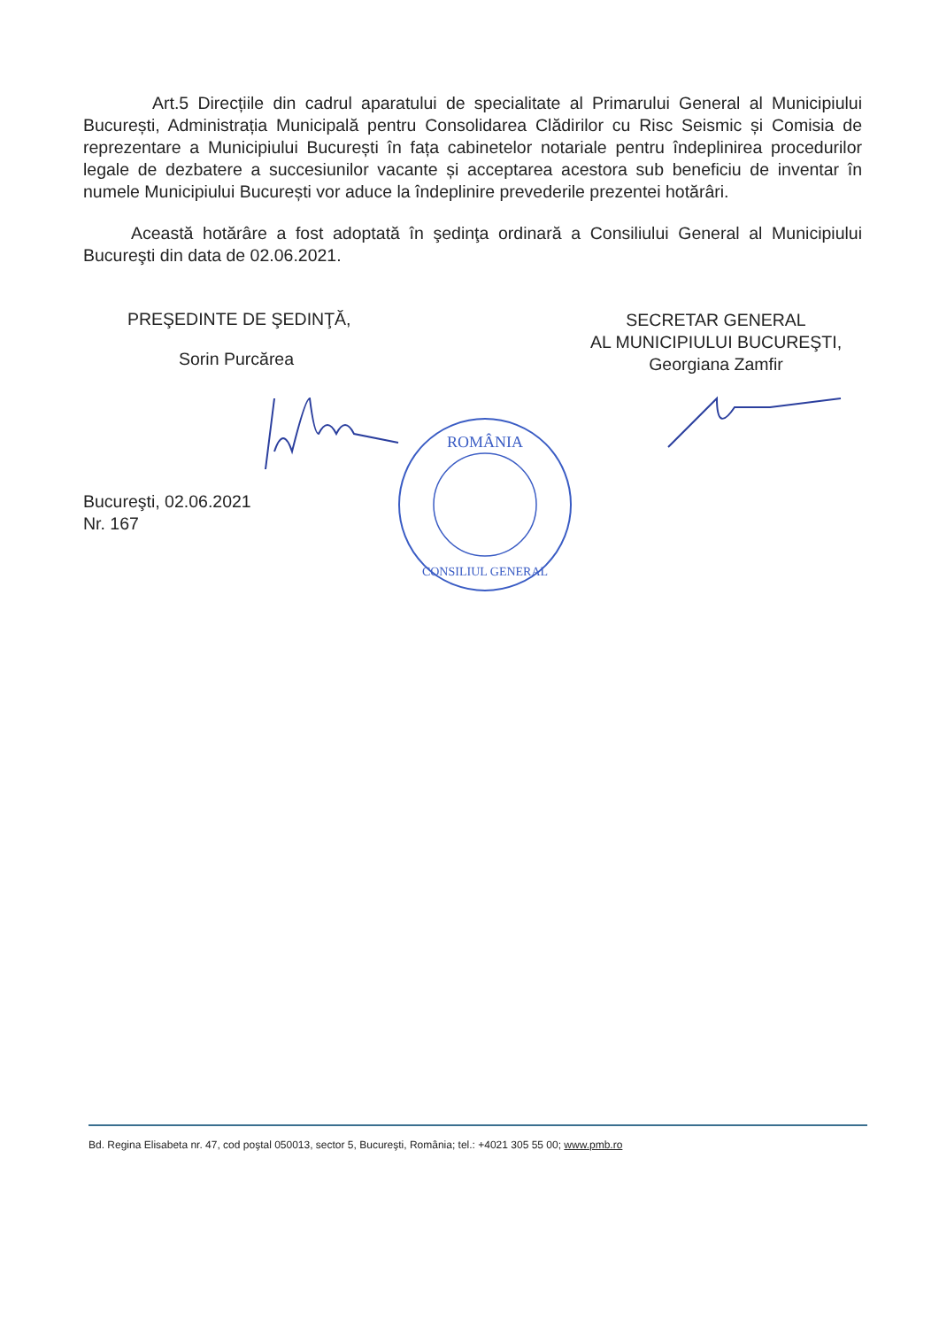Art.5 Direcțiile din cadrul aparatului de specialitate al Primarului General al Municipiului București, Administrația Municipală pentru Consolidarea Clădirilor cu Risc Seismic și Comisia de reprezentare a Municipiului București în fața cabinetelor notariale pentru îndeplinirea procedurilor legale de dezbatere a succesiunilor vacante și acceptarea acestora sub beneficiu de inventar în numele Municipiului București vor aduce la îndeplinire prevederile prezentei hotărâri.
Această hotărâre a fost adoptată în şedinţa ordinară a Consiliului General al Municipiului Bucureşti din data de 02.06.2021.
PREŞEDINTE DE ŞEDINŢĂ,
Sorin Purcărea
SECRETAR GENERAL
AL MUNICIPIULUI BUCUREŞTI,
Georgiana Zamfir
Bucureşti, 02.06.2021
Nr. 167
ROMÂNIA
CONSILIUL GENERAL
Bd. Regina Elisabeta nr. 47, cod poştal 050013, sector 5, Bucureşti, România; tel.: +4021 305 55 00; www.pmb.ro